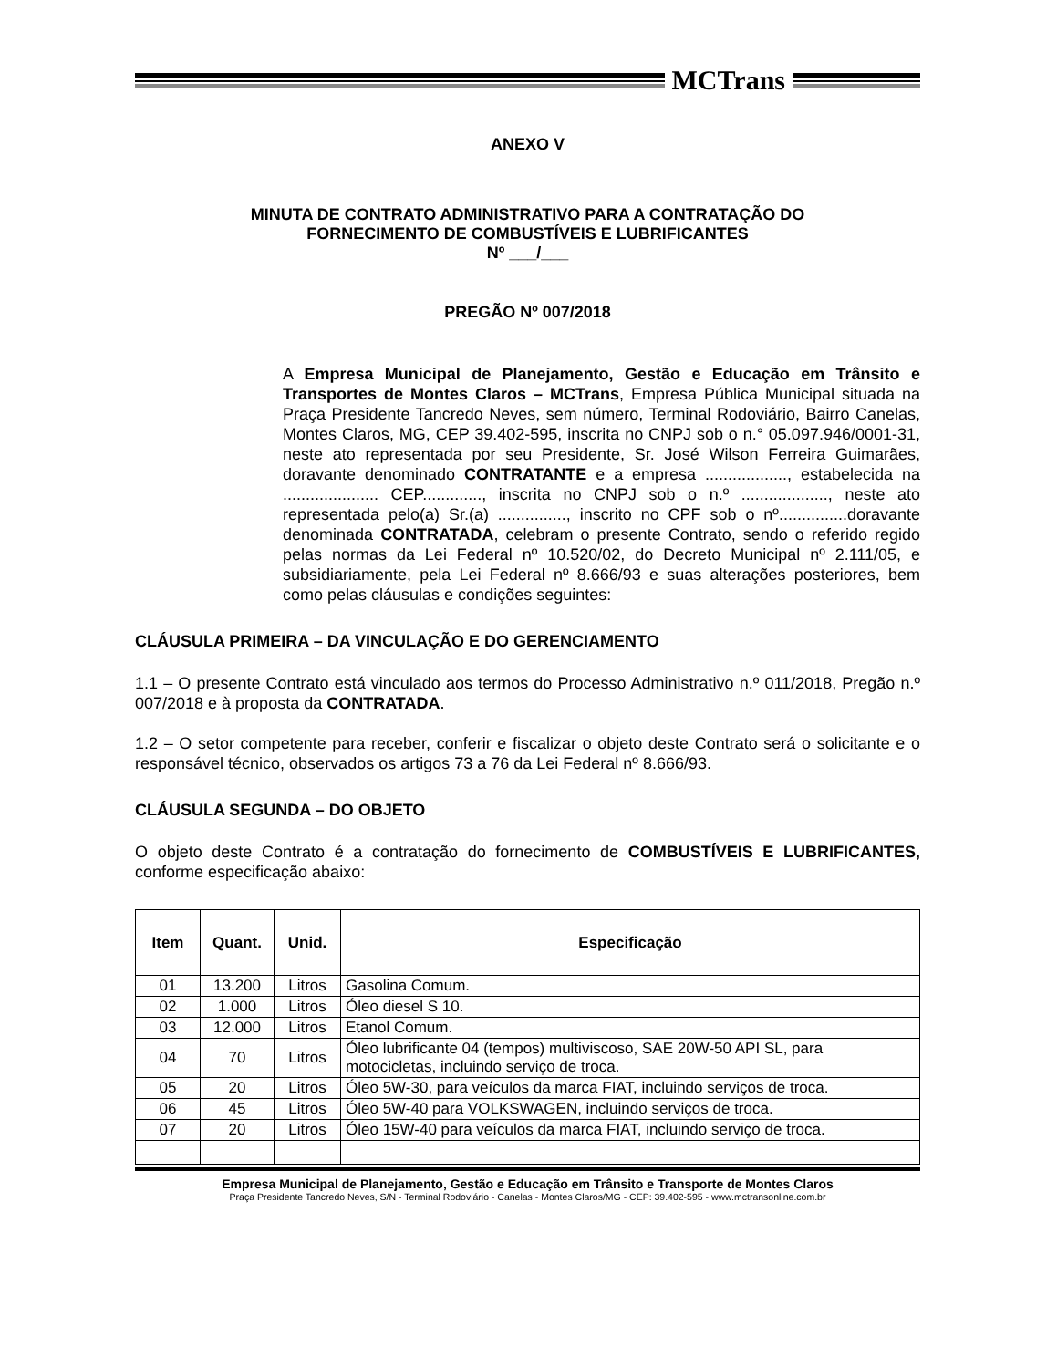MCTrans
ANEXO V
MINUTA DE CONTRATO ADMINISTRATIVO PARA A CONTRATAÇÃO DO
FORNECIMENTO DE COMBUSTÍVEIS E LUBRIFICANTES
Nº ___/___
PREGÃO Nº 007/2018
A Empresa Municipal de Planejamento, Gestão e Educação em Trânsito e Transportes de Montes Claros – MCTrans, Empresa Pública Municipal situada na Praça Presidente Tancredo Neves, sem número, Terminal Rodoviário, Bairro Canelas, Montes Claros, MG, CEP 39.402-595, inscrita no CNPJ sob o n.° 05.097.946/0001-31, neste ato representada por seu Presidente, Sr. José Wilson Ferreira Guimarães, doravante denominado CONTRATANTE e a empresa .................., estabelecida na ..................... CEP............., inscrita no CNPJ sob o n.º ..................., neste ato representada pelo(a) Sr.(a) ..............., inscrito no CPF sob o nº...............doravante denominada CONTRATADA, celebram o presente Contrato, sendo o referido regido pelas normas da Lei Federal nº 10.520/02, do Decreto Municipal nº 2.111/05, e subsidiariamente, pela Lei Federal nº 8.666/93 e suas alterações posteriores, bem como pelas cláusulas e condições seguintes:
CLÁUSULA PRIMEIRA – DA VINCULAÇÃO E DO GERENCIAMENTO
1.1 – O presente Contrato está vinculado aos termos do Processo Administrativo n.º 011/2018, Pregão n.º 007/2018 e à proposta da CONTRATADA.
1.2 – O setor competente para receber, conferir e fiscalizar o objeto deste Contrato será o solicitante e o responsável técnico, observados os artigos 73 a 76 da Lei Federal nº 8.666/93.
CLÁUSULA SEGUNDA – DO OBJETO
O objeto deste Contrato é a contratação do fornecimento de COMBUSTÍVEIS E LUBRIFICANTES, conforme especificação abaixo:
| Item | Quant. | Unid. | Especificação |
| --- | --- | --- | --- |
| 01 | 13.200 | Litros | Gasolina Comum. |
| 02 | 1.000 | Litros | Óleo diesel S 10. |
| 03 | 12.000 | Litros | Etanol Comum. |
| 04 | 70 | Litros | Óleo lubrificante 04 (tempos) multiviscoso, SAE 20W-50 API SL, para motocicletas, incluindo serviço de troca. |
| 05 | 20 | Litros | Óleo 5W-30, para veículos da marca FIAT, incluindo serviços de troca. |
| 06 | 45 | Litros | Óleo 5W-40 para VOLKSWAGEN, incluindo serviços de troca. |
| 07 | 20 | Litros | Óleo 15W-40 para veículos da marca FIAT, incluindo serviço de troca. |
Empresa Municipal de Planejamento, Gestão e Educação em Trânsito e Transporte de Montes Claros
Praça Presidente Tancredo Neves, S/N - Terminal Rodoviário - Canelas - Montes Claros/MG - CEP: 39.402-595 - www.mctransonline.com.br